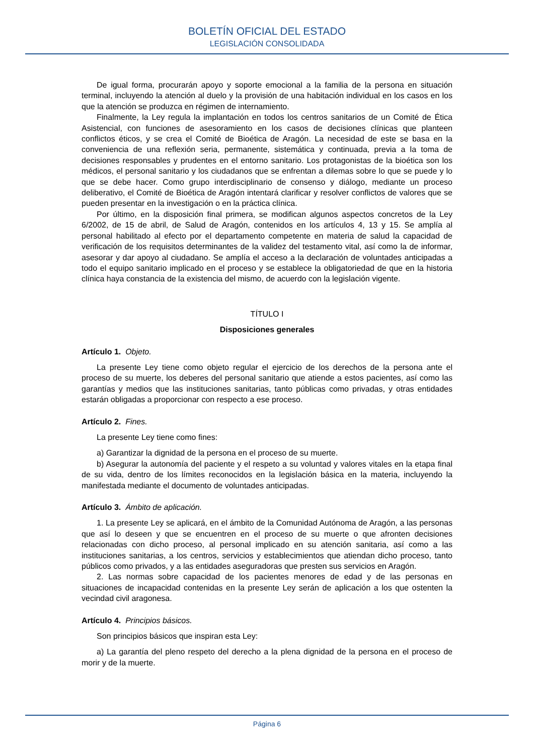BOLETÍN OFICIAL DEL ESTADO
LEGISLACIÓN CONSOLIDADA
De igual forma, procurarán apoyo y soporte emocional a la familia de la persona en situación terminal, incluyendo la atención al duelo y la provisión de una habitación individual en los casos en los que la atención se produzca en régimen de internamiento.
Finalmente, la Ley regula la implantación en todos los centros sanitarios de un Comité de Ética Asistencial, con funciones de asesoramiento en los casos de decisiones clínicas que planteen conflictos éticos, y se crea el Comité de Bioética de Aragón. La necesidad de este se basa en la conveniencia de una reflexión seria, permanente, sistemática y continuada, previa a la toma de decisiones responsables y prudentes en el entorno sanitario. Los protagonistas de la bioética son los médicos, el personal sanitario y los ciudadanos que se enfrentan a dilemas sobre lo que se puede y lo que se debe hacer. Como grupo interdisciplinario de consenso y diálogo, mediante un proceso deliberativo, el Comité de Bioética de Aragón intentará clarificar y resolver conflictos de valores que se pueden presentar en la investigación o en la práctica clínica.
Por último, en la disposición final primera, se modifican algunos aspectos concretos de la Ley 6/2002, de 15 de abril, de Salud de Aragón, contenidos en los artículos 4, 13 y 15. Se amplía al personal habilitado al efecto por el departamento competente en materia de salud la capacidad de verificación de los requisitos determinantes de la validez del testamento vital, así como la de informar, asesorar y dar apoyo al ciudadano. Se amplía el acceso a la declaración de voluntades anticipadas a todo el equipo sanitario implicado en el proceso y se establece la obligatoriedad de que en la historia clínica haya constancia de la existencia del mismo, de acuerdo con la legislación vigente.
TÍTULO I
Disposiciones generales
Artículo 1. Objeto.
La presente Ley tiene como objeto regular el ejercicio de los derechos de la persona ante el proceso de su muerte, los deberes del personal sanitario que atiende a estos pacientes, así como las garantías y medios que las instituciones sanitarias, tanto públicas como privadas, y otras entidades estarán obligadas a proporcionar con respecto a ese proceso.
Artículo 2. Fines.
La presente Ley tiene como fines:
a) Garantizar la dignidad de la persona en el proceso de su muerte.
b) Asegurar la autonomía del paciente y el respeto a su voluntad y valores vitales en la etapa final de su vida, dentro de los límites reconocidos en la legislación básica en la materia, incluyendo la manifestada mediante el documento de voluntades anticipadas.
Artículo 3. Ámbito de aplicación.
1. La presente Ley se aplicará, en el ámbito de la Comunidad Autónoma de Aragón, a las personas que así lo deseen y que se encuentren en el proceso de su muerte o que afronten decisiones relacionadas con dicho proceso, al personal implicado en su atención sanitaria, así como a las instituciones sanitarias, a los centros, servicios y establecimientos que atiendan dicho proceso, tanto públicos como privados, y a las entidades aseguradoras que presten sus servicios en Aragón.
2. Las normas sobre capacidad de los pacientes menores de edad y de las personas en situaciones de incapacidad contenidas en la presente Ley serán de aplicación a los que ostenten la vecindad civil aragonesa.
Artículo 4. Principios básicos.
Son principios básicos que inspiran esta Ley:
a) La garantía del pleno respeto del derecho a la plena dignidad de la persona en el proceso de morir y de la muerte.
Página 6